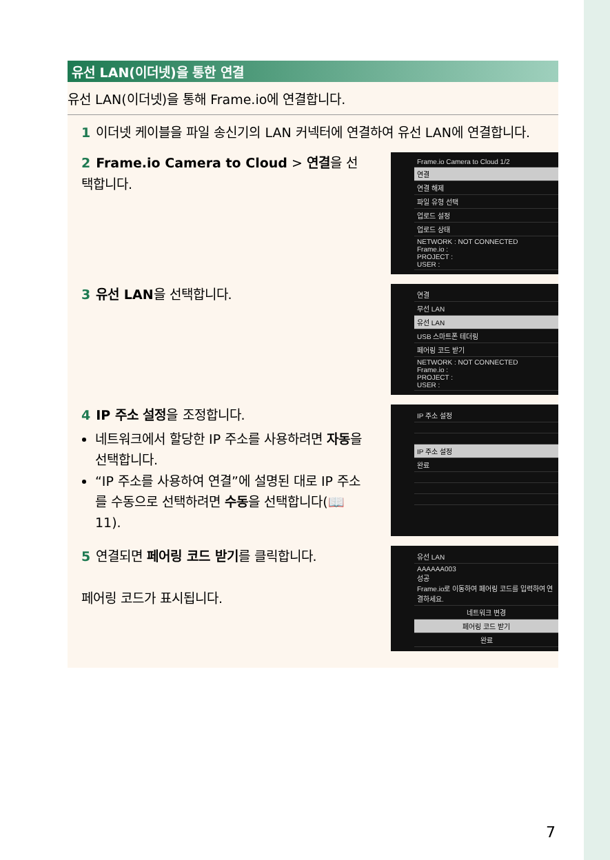유선 LAN(이더넷)을 통한 연결
유선 LAN(이더넷)을 통해 Frame.io에 연결합니다.
1 이더넷 케이블을 파일 송신기의 LAN 커넥터에 연결하여 유선 LAN에 연결합니다.
2 Frame.io Camera to Cloud > 연결을 선택합니다.
Frame.io Camera to Cloud 1/2
연결
연결 해제
파일 유형 선택
업로드 설정
업로드 상태
NETWORK : NOT CONNECTED
Frame.io :
PROJECT :
USER :
3 유선 LAN을 선택합니다.
연결
무선 LAN
유선 LAN
USB 스마트폰 테더링
페어링 코드 받기
NETWORK : NOT CONNECTED
Frame.io :
PROJECT :
USER :
4 IP 주소 설정을 조정합니다.
네트워크에서 할당한 IP 주소를 사용하려면 자동을 선택합니다.
“IP 주소를 사용하여 연결”에 설명된 대로 IP 주소를 수동으로 선택하려면 수동을 선택합니다(📖 11).
IP 주소 설정
IP 주소 설정
완료
5 연결되면 페어링 코드 받기를 클릭합니다.
페어링 코드가 표시됩니다.
유선 LAN
AAAAAA003
성공
Frame.io로 이동하여 페어링 코드를 입력하여 연결하세요.
네트워크 변경
페어링 코드 받기
완료
7